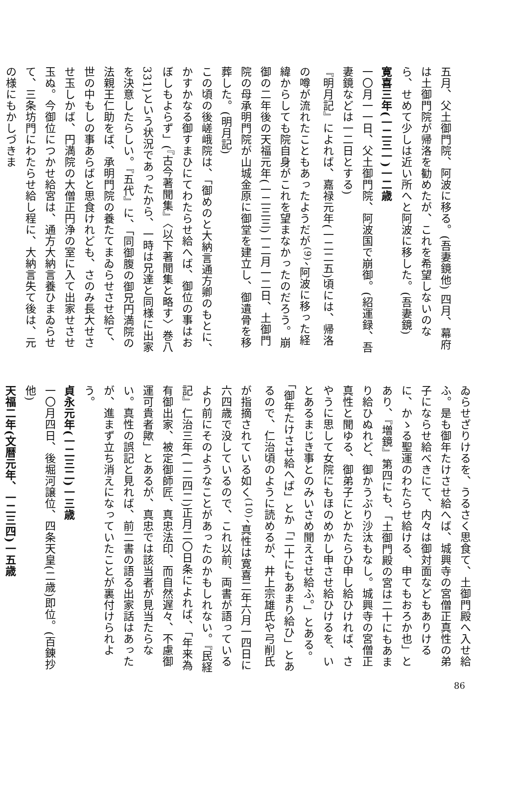五月、父土御門院、阿波に移る。(吾妻鏡他) 四月、幕府は土御門院が帰洛を勧めたが、これを希望しないのなら、せめて少しは近い所へと阿波に移した。(吾妻鏡)
寛喜三年(一二三一)一二歳
一〇月一一日、父土御門院、阿波国で崩御。(紹運録、吾妻鏡などは一二日とする)
『明月記』によれば、嘉禄元年(一二二五)頃には、帰洛の噂が流れたこともあったようだが<sup>(9)</sup>、阿波に移った経緯からしても院自身がこれを望まなかったのだろう。崩御の二年後の天福元年(一二三三)一二月一二日、土御門院の母承明門院が山城金原に御堂を建立し、御遺骨を移葬した。(明月記)
この頃の後嵯峨院は、「御めのと大納言通方卿のもとに、かすかなる御すまひにてわたらせ給へば、御位の事はおぼしもよらず」(『古今著聞集』〈以下著聞集と略す〉巻八331)という状況であったから、一時は兄達と同様に出家を決意したらしい。『五代』に、「同御腹の御兄円満院の法親王仁助をば、承明門院の養たてまゐらせさせ給て、世の中もしの事あらばと思食けれども、さのみ長大せさせ玉しかば、円満院の大僧正円浄の室に入て出家せさせ玉ぬ。今御位につかせ給宮は、通方大納言養ひまゐらせて、三条坊門にわたらせ給し程に、大納言失て後は、元の様にもかしづきま
ゐらせざりけるを、うるさく思食て、土御門殿へ入せ給ふ。是も御年たけさせ給へば、城興寺の宮僧正真性の弟子にならせ給べきにて、内々は御対面などもありけるに、かゝる聖運のわたらせ給ける、申てもおろか也」とあり、『増鏡』第四にも、「土御門殿の宮は二十にもあまり給ひぬれど、御かうぶり沙汰もなし。城興寺の宮僧正真性と聞ゆる、御弟子にとかたらひ申し給ひければ、さやうに思して女院にもほのめかし申させ給ひけるを、いとあるまじき事とのみいさめ聞えさせ給ふ。」とある。「御年たけさせ給へば」とか「二十にもあまり給ひ」とあるので、仁治頃のように読めるが、井上宗雄氏や弓削氏が指摘されている如く<sup>(10)</sup>、真性は寛喜二年六月一四日に六四歳で没しているので、これ以前、両書が語っているより前にそのようなことがあったのかもしれない。『民経記』仁治三年(一二四二)正月二〇日条によれば、「年来為有御出家、被定御師匠、真忠法印、而自然遅々、不慮御運可貴者歟」とあるが、真忠では該当者が見当たらない。真性の誤記と見れば、前二書の語る出家話はあったが、進まず立ち消えになっていたことが裏付けられよう。
貞永元年(一二三二)一三歳
一〇月四日、後堀河譲位、四条天皇(二歳)即位。(百錬抄他)
天福二年(文暦元年、一二三四)一五歳
86